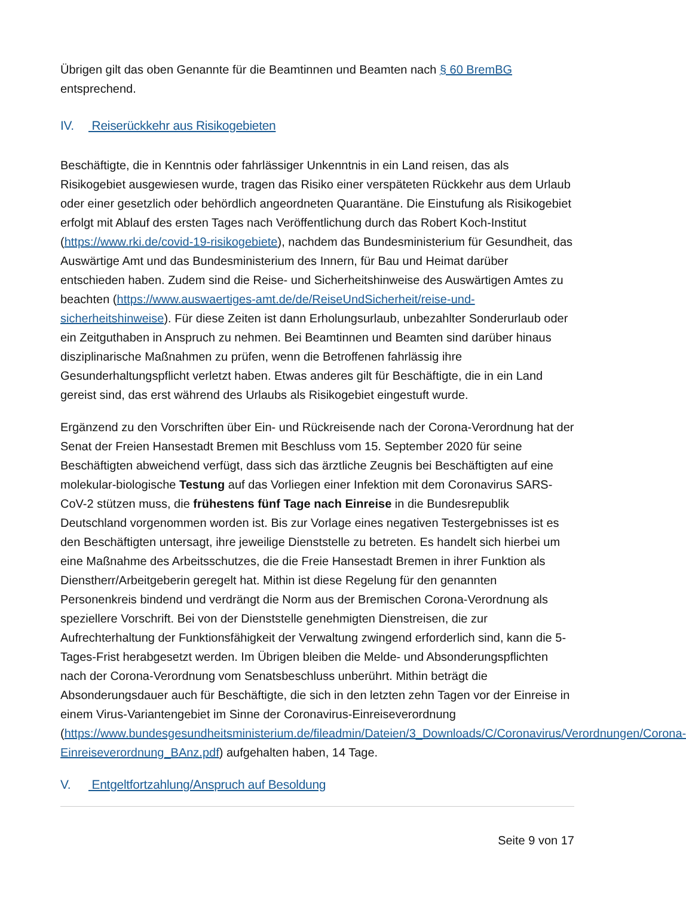Übrigen gilt das oben Genannte für die Beamtinnen und Beamten nach § 60 BremBG entsprechend.
IV. Reiserückkehr aus Risikogebieten
Beschäftigte, die in Kenntnis oder fahrlässiger Unkenntnis in ein Land reisen, das als Risikogebiet ausgewiesen wurde, tragen das Risiko einer verspäteten Rückkehr aus dem Urlaub oder einer gesetzlich oder behördlich angeordneten Quarantäne. Die Einstufung als Risikogebiet erfolgt mit Ablauf des ersten Tages nach Veröffentlichung durch das Robert Koch-Institut (https://www.rki.de/covid-19-risikogebiete), nachdem das Bundesministerium für Gesundheit, das Auswärtige Amt und das Bundesministerium des Innern, für Bau und Heimat darüber entschieden haben. Zudem sind die Reise- und Sicherheitshinweise des Auswärtigen Amtes zu beachten (https://www.auswaertiges-amt.de/de/ReiseUndSicherheit/reise-und-sicherheitshinweise). Für diese Zeiten ist dann Erholungsurlaub, unbezahlter Sonderurlaub oder ein Zeitguthaben in Anspruch zu nehmen. Bei Beamtinnen und Beamten sind darüber hinaus disziplinarische Maßnahmen zu prüfen, wenn die Betroffenen fahrlässig ihre Gesunderhaltungspflicht verletzt haben. Etwas anderes gilt für Beschäftigte, die in ein Land gereist sind, das erst während des Urlaubs als Risikogebiet eingestuft wurde.
Ergänzend zu den Vorschriften über Ein- und Rückreisende nach der Corona-Verordnung hat der Senat der Freien Hansestadt Bremen mit Beschluss vom 15. September 2020 für seine Beschäftigten abweichend verfügt, dass sich das ärztliche Zeugnis bei Beschäftigten auf eine molekular-biologische Testung auf das Vorliegen einer Infektion mit dem Coronavirus SARS-CoV-2 stützen muss, die frühestens fünf Tage nach Einreise in die Bundesrepublik Deutschland vorgenommen worden ist. Bis zur Vorlage eines negativen Testergebnisses ist es den Beschäftigten untersagt, ihre jeweilige Dienststelle zu betreten. Es handelt sich hierbei um eine Maßnahme des Arbeitsschutzes, die die Freie Hansestadt Bremen in ihrer Funktion als Dienstherr/Arbeitgeberin geregelt hat. Mithin ist diese Regelung für den genannten Personenkreis bindend und verdrängt die Norm aus der Bremischen Corona-Verordnung als speziellere Vorschrift. Bei von der Dienststelle genehmigten Dienstreisen, die zur Aufrechterhaltung der Funktionsfähigkeit der Verwaltung zwingend erforderlich sind, kann die 5-Tages-Frist herabgesetzt werden. Im Übrigen bleiben die Melde- und Absonderungspflichten nach der Corona-Verordnung vom Senatsbeschluss unberührt. Mithin beträgt die Absonderungsdauer auch für Beschäftigte, die sich in den letzten zehn Tagen vor der Einreise in einem Virus-Variantengebiet im Sinne der Coronavirus-Einreiseverordnung (https://www.bundesgesundheitsministerium.de/fileadmin/Dateien/3_Downloads/C/Coronavirus/Verordnungen/Corona-Einreiseverordnung_BAnz.pdf) aufgehalten haben, 14 Tage.
V. Entgeltfortzahlung/Anspruch auf Besoldung
Seite 9 von 17